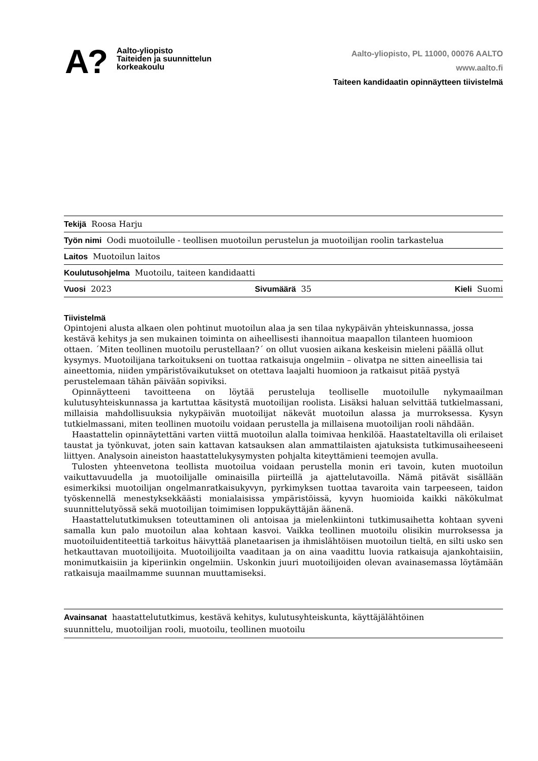A?
Aalto-yliopisto
Taiteiden ja suunnittelun
korkeakoulu
Aalto-yliopisto, PL 11000, 00076 AALTO
www.aalto.fi
Taiteen kandidaatin opinnäytteen tiivistelmä
Tekijä Roosa Harju
Työn nimi Oodi muotoilulle - teollisen muotoilun perustelun ja muotoilijan roolin tarkastelua
Laitos Muotoilun laitos
Koulutusohjelma Muotoilu, taiteen kandidaatti
Vuosi 2023 Sivumäärä 35 Kieli Suomi
Tiivistelmä
Opintojeni alusta alkaen olen pohtinut muotoilun alaa ja sen tilaa nykypäivän yhteiskunnassa, jossa kestävä kehitys ja sen mukainen toiminta on aiheellisesti ihannoitua maapallon tilanteen huomioon ottaen. ´Miten teollinen muotoilu perustellaan?´ on ollut vuosien aikana keskeisin mieleni päällä ollut kysymys. Muotoilijana tarkoitukseni on tuottaa ratkaisuja ongelmiin – olivatpa ne sitten aineellisia tai aineettomia, niiden ympäristövaikutukset on otettava laajalti huomioon ja ratkaisut pitää pystyä perustelemaan tähän päivään sopiviksi.
Opinnäytteeni tavoitteena on löytää perusteluja teolliselle muotoilulle nykymaailman kulutusyhteiskunnassa ja kartuttaa käsitystä muotoilijan roolista. Lisäksi haluan selvittää tutkielmassani, millaisia mahdollisuuksia nykypäivän muotoilijat näkevät muotoilun alassa ja murroksessa. Kysyn tutkielmassani, miten teollinen muotoilu voidaan perustella ja millaisena muotoilijan rooli nähdään.
Haastattelin opinnäytettäni varten viittä muotoilun alalla toimivaa henkilöä. Haastateltavilla oli erilaiset taustat ja työnkuvat, joten sain kattavan katsauksen alan ammattilaisten ajatuksista tutkimusaiheeseeni liittyen. Analysoin aineiston haastattelukysymysten pohjalta kiteyttämieni teemojen avulla.
Tulosten yhteenvetona teollista muotoilua voidaan perustella monin eri tavoin, kuten muotoilun vaikuttavuudella ja muotoilijalle ominaisilla piirteillä ja ajattelutavoilla. Nämä pitävät sisällään esimerkiksi muotoilijan ongelmanratkaisukyvyn, pyrkimyksen tuottaa tavaroita vain tarpeeseen, taidon työskennellä menestyksekkäästi monialaisissa ympäristöissä, kyvyn huomioida kaikki näkökulmat suunnittelutyössä sekä muotoilijan toimimisen loppukäyttäjän äänenä.
Haastattelututkimuksen toteuttaminen oli antoisaa ja mielenkiintoni tutkimusaihetta kohtaan syveni samalla kun palo muotoilun alaa kohtaan kasvoi. Vaikka teollinen muotoilu olisikin murroksessa ja muotoiluidentiteettiä tarkoitus häivyttää planetaarisen ja ihmislähtöisen muotoilun tieltä, en silti usko sen hetkauttavan muotoilijoita. Muotoilijoilta vaaditaan ja on aina vaadittu luovia ratkaisuja ajankohtaisiin, monimutkaisiin ja kiperiinkin ongelmiin. Uskonkin juuri muotoilijoiden olevan avainasemassa löytämään ratkaisuja maailmamme suunnan muuttamiseksi.
Avainsanat haastattelututkimus, kestävä kehitys, kulutusyhteiskunta, käyttäjälähtöinen
suunnittelu, muotoilijan rooli, muotoilu, teollinen muotoilu